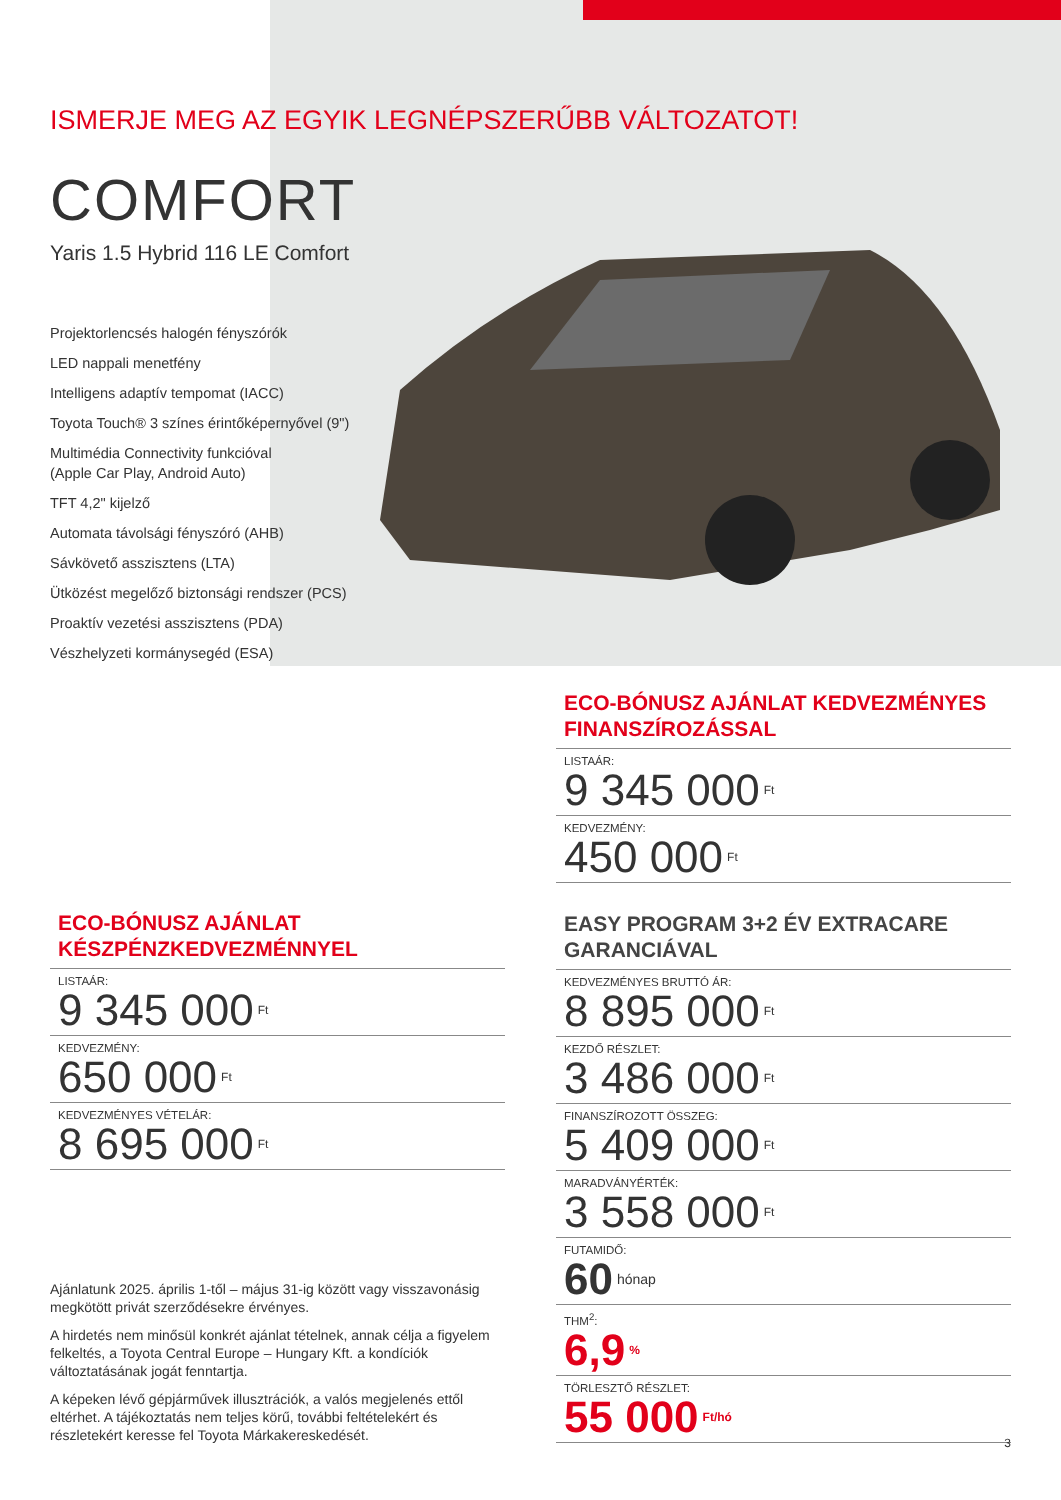ISMERJE MEG AZ EGYIK LEGNÉPSZERŰBB VÁLTOZATOT!
COMFORT
Yaris 1.5 Hybrid 116 LE Comfort
Projektorlencsés halogén fényszórók
LED nappali menetfény
Intelligens adaptív tempomat (IACC)
Toyota Touch® 3 színes érintőképernyővel (9")
Multimédia Connectivity funkcióval
(Apple Car Play, Android Auto)
TFT 4,2" kijelző
Automata távolsági fényszóró (AHB)
Sávkövető asszisztens (LTA)
Ütközést megelőző biztonsági rendszer (PCS)
Proaktív vezetési asszisztens (PDA)
Vészhelyzeti kormánysegéd (ESA)
ECO-BÓNUSZ AJÁNLAT
KÉSZPÉNZKEDVEZMÉNNYEL
LISTAÁR:
9 345 000<sup>Ft</sup>
KEDVEZMÉNY:
650 000<sup>Ft</sup>
KEDVEZMÉNYES VÉTELÁR:
8 695 000<sup>Ft</sup>
Ajánlatunk 2025. április 1-től – május 31-ig között vagy visszavonásig megkötött privát szerződésekre érvényes.
A hirdetés nem minősül konkrét ajánlat tételnek, annak célja a figyelem felkeltés, a Toyota Central Europe – Hungary Kft. a kondíciók változtatásának jogát fenntartja.
A képeken lévő gépjárművek illusztrációk, a valós megjelenés ettől eltérhet. A tájékoztatás nem teljes körű, további feltételekért és részletekért keresse fel Toyota Márkakereskedését.
ECO-BÓNUSZ AJÁNLAT KEDVEZMÉNYES FINANSZÍROZÁSSAL
LISTAÁR:
9 345 000<sup>Ft</sup>
KEDVEZMÉNY:
450 000<sup>Ft</sup>
EASY PROGRAM 3+2 ÉV EXTRACARE GARANCIÁVAL
KEDVEZMÉNYES BRUTTÓ ÁR:
8 895 000<sup>Ft</sup>
KEZDŐ RÉSZLET:
3 486 000<sup>Ft</sup>
FINANSZÍROZOTT ÖSSZEG:
5 409 000<sup>Ft</sup>
MARADVÁNYÉRTÉK:
3 558 000<sup>Ft</sup>
FUTAMIDŐ:
60<sup>hónap</sup>
THM<sup>2</sup>:
6,9<sup>%</sup>
TÖRLESZTŐ RÉSZLET:
55 000<sup>Ft/hó</sup>
3